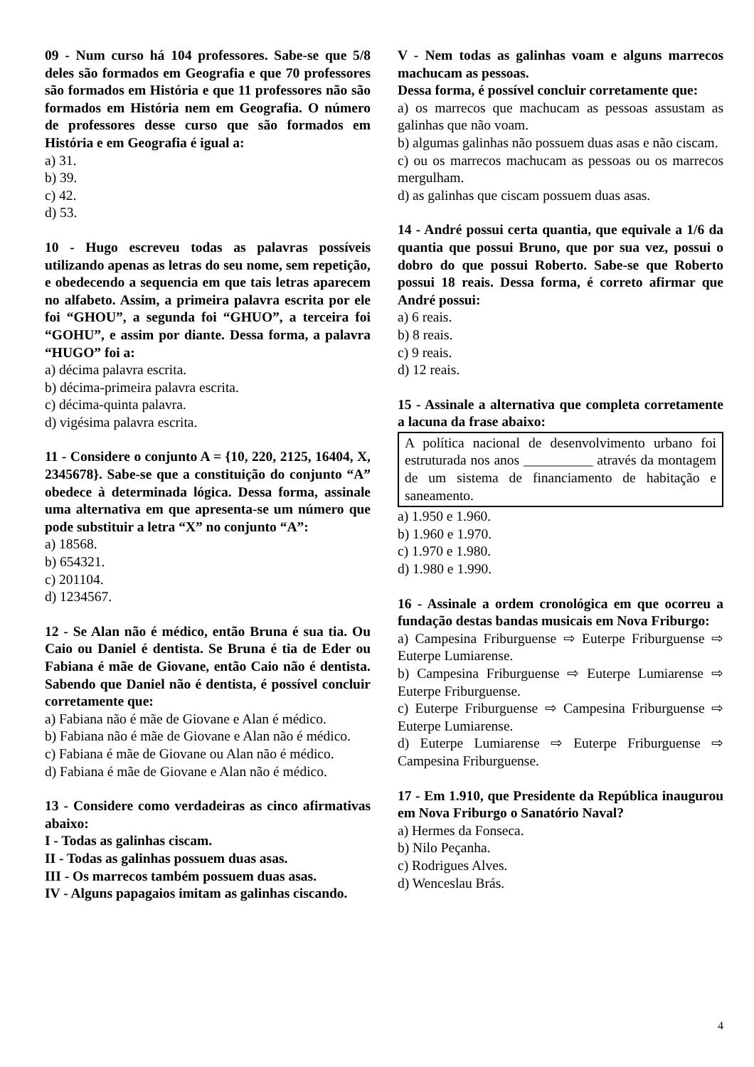09 - Num curso há 104 professores. Sabe-se que 5/8 deles são formados em Geografia e que 70 professores são formados em História e que 11 professores não são formados em História nem em Geografia. O número de professores desse curso que são formados em História e em Geografia é igual a:
a) 31.
b) 39.
c) 42.
d) 53.
10 - Hugo escreveu todas as palavras possíveis utilizando apenas as letras do seu nome, sem repetição, e obedecendo a sequencia em que tais letras aparecem no alfabeto. Assim, a primeira palavra escrita por ele foi “GHOU”, a segunda foi “GHUO”, a terceira foi “GOHU”, e assim por diante. Dessa forma, a palavra “HUGO” foi a:
a) décima palavra escrita.
b) décima-primeira palavra escrita.
c) décima-quinta palavra.
d) vigésima palavra escrita.
11 - Considere o conjunto A = {10, 220, 2125, 16404, X, 2345678}. Sabe-se que a constituição do conjunto “A” obedece à determinada lógica. Dessa forma, assinale uma alternativa em que apresenta-se um número que pode substituir a letra “X” no conjunto “A”:
a) 18568.
b) 654321.
c) 201104.
d) 1234567.
12 - Se Alan não é médico, então Bruna é sua tia. Ou Caio ou Daniel é dentista. Se Bruna é tia de Eder ou Fabiana é mãe de Giovane, então Caio não é dentista. Sabendo que Daniel não é dentista, é possível concluir corretamente que:
a) Fabiana não é mãe de Giovane e Alan é médico.
b) Fabiana não é mãe de Giovane e Alan não é médico.
c) Fabiana é mãe de Giovane ou Alan não é médico.
d) Fabiana é mãe de Giovane e Alan não é médico.
13 - Considere como verdadeiras as cinco afirmativas abaixo:
I - Todas as galinhas ciscam.
II - Todas as galinhas possuem duas asas.
III - Os marrecos também possuem duas asas.
IV - Alguns papagaios imitam as galinhas ciscando.
V - Nem todas as galinhas voam e alguns marrecos machucam as pessoas.
Dessa forma, é possível concluir corretamente que:
a) os marrecos que machucam as pessoas assustam as galinhas que não voam.
b) algumas galinhas não possuem duas asas e não ciscam.
c) ou os marrecos machucam as pessoas ou os marrecos mergulham.
d) as galinhas que ciscam possuem duas asas.
14 - André possui certa quantia, que equivale a 1/6 da quantia que possui Bruno, que por sua vez, possui o dobro do que possui Roberto. Sabe-se que Roberto possui 18 reais. Dessa forma, é correto afirmar que André possui:
a) 6 reais.
b) 8 reais.
c) 9 reais.
d) 12 reais.
15 - Assinale a alternativa que completa corretamente a lacuna da frase abaixo:
A política nacional de desenvolvimento urbano foi estruturada nos anos __________ através da montagem de um sistema de financiamento de habitação e saneamento.
a) 1.950 e 1.960.
b) 1.960 e 1.970.
c) 1.970 e 1.980.
d) 1.980 e 1.990.
16 - Assinale a ordem cronológica em que ocorreu a fundação destas bandas musicais em Nova Friburgo:
a) Campesina Friburguense ⇨ Euterpe Friburguense ⇨ Euterpe Lumiarense.
b) Campesina Friburguense ⇨ Euterpe Lumiarense ⇨ Euterpe Friburguense.
c) Euterpe Friburguense ⇨ Campesina Friburguense ⇨ Euterpe Lumiarense.
d) Euterpe Lumiarense ⇨ Euterpe Friburguense ⇨ Campesina Friburguense.
17 - Em 1.910, que Presidente da República inaugurou em Nova Friburgo o Sanatório Naval?
a) Hermes da Fonseca.
b) Nilo Peçanha.
c) Rodrigues Alves.
d) Wenceslau Brás.
4